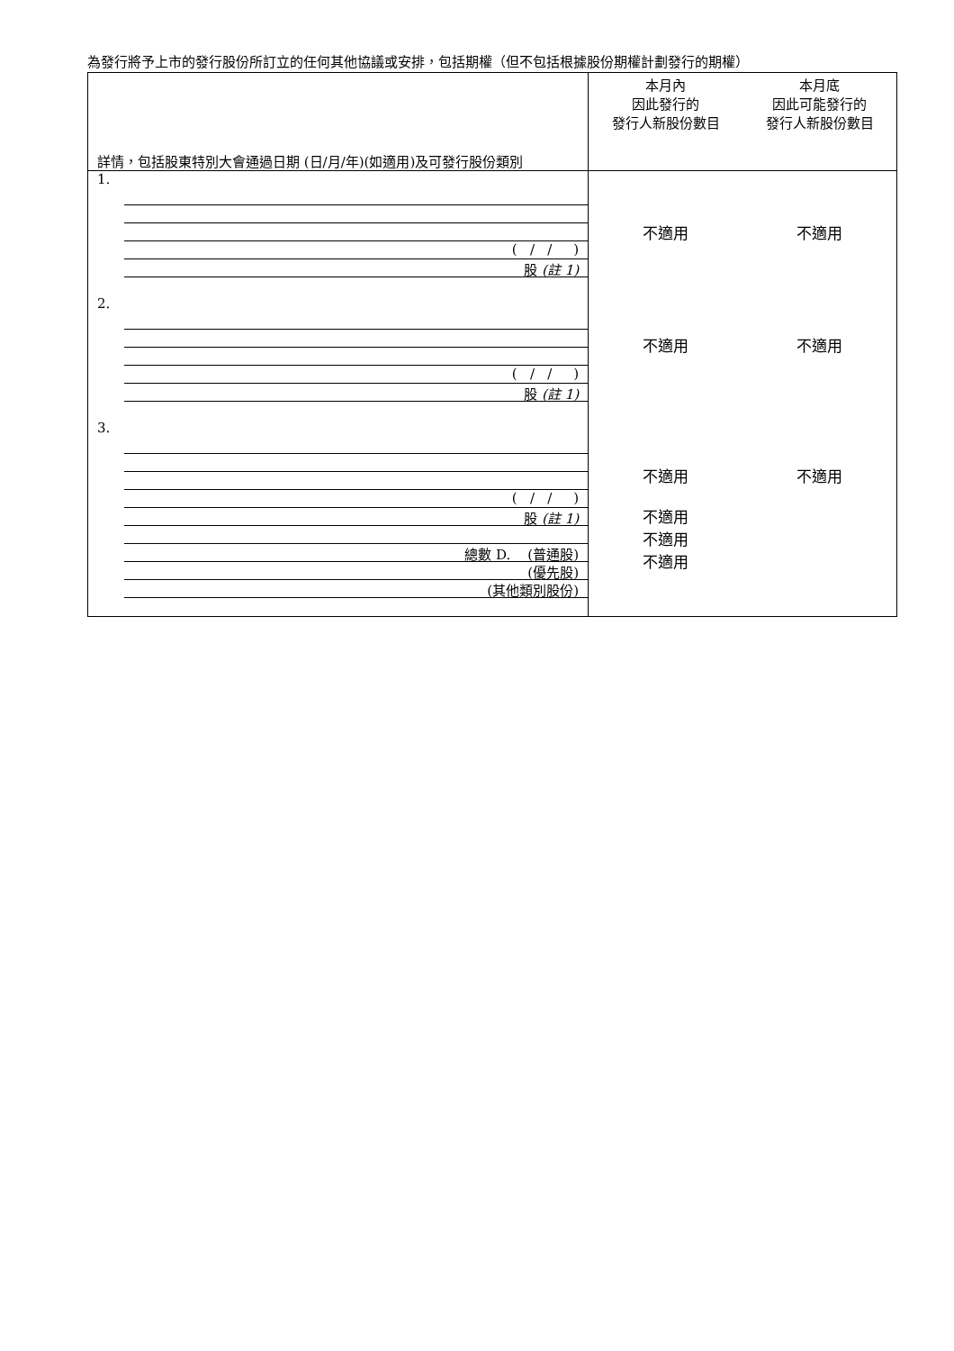為發行將予上市的發行股份所訂立的任何其他協議或安排，包括期權（但不包括根據股份期權計劃發行的期權）
| 詳情，包括股東特別大會通過日期 (日/月/年)(如適用)及可發行股份類別 | 本月內 因此發行的 發行人新股份數目 | 本月底 因此可能發行的 發行人新股份數目 |
| 1. ( / / ) 股 (註 1) 2. ( / / ) 股 (註 1) 3. ( / / ) 股 (註 1) 總數 D. (普通股) (優先股) (其他類別股份) | 不適用 不適用 不適用 不適用 不適用 不適用 | 不適用 不適用 不適用 |